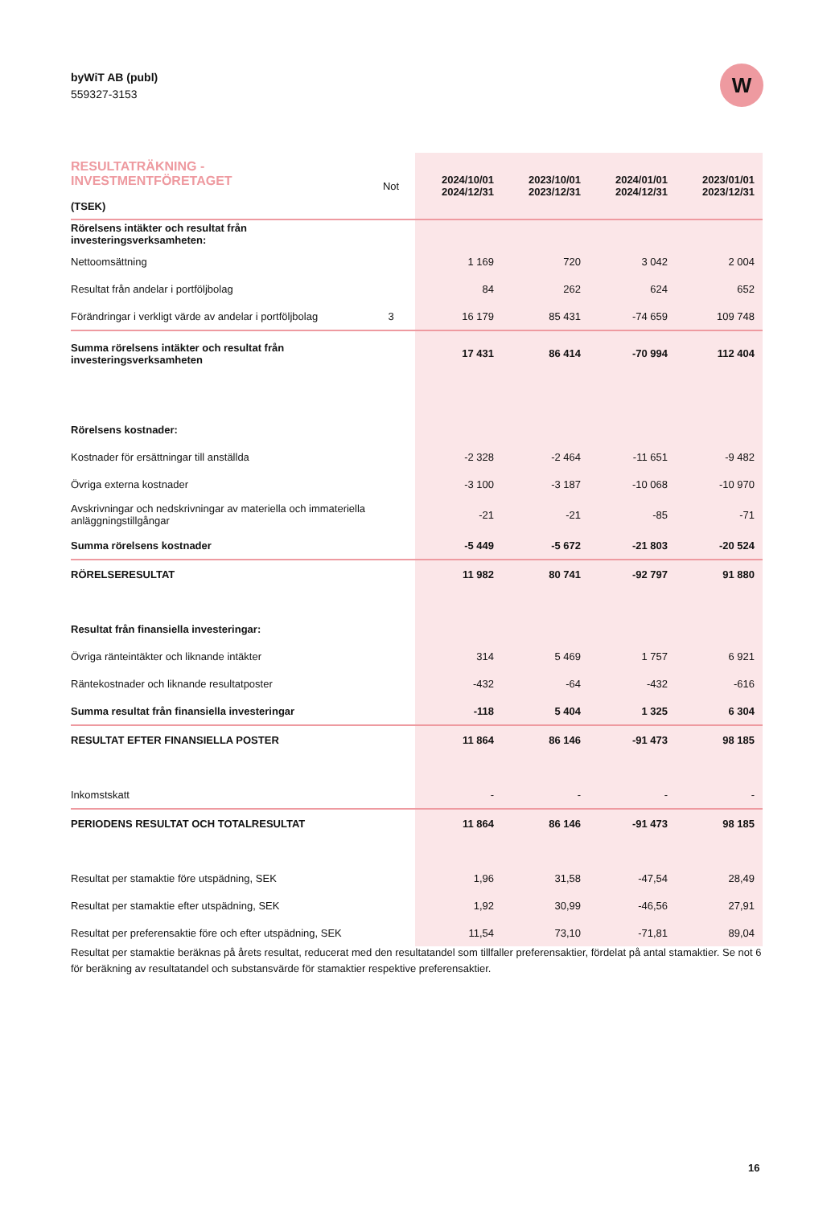byWiT AB (publ)
559327-3153
W
| RESULTATRÄKNING - INVESTMENTFÖRETAGET (TSEK) | Not | 2024/10/01 2024/12/31 | 2023/10/01 2023/12/31 | 2024/01/01 2024/12/31 | 2023/01/01 2023/12/31 |
| Rörelsens intäkter och resultat från investeringsverksamheten: | | | | | |
| Nettoomsättning | | 1 169 | 720 | 3 042 | 2 004 |
| Resultat från andelar i portföljbolag | | 84 | 262 | 624 | 652 |
| Förändringar i verkligt värde av andelar i portföljbolag | 3 | 16 179 | 85 431 | -74 659 | 109 748 |
| Summa rörelsens intäkter och resultat från investeringsverksamheten | | 17 431 | 86 414 | -70 994 | 112 404 |
| Rörelsens kostnader: | | | | | |
| Kostnader för ersättningar till anställda | | -2 328 | -2 464 | -11 651 | -9 482 |
| Övriga externa kostnader | | -3 100 | -3 187 | -10 068 | -10 970 |
| Avskrivningar och nedskrivningar av materiella och immateriella anläggningstillgångar | | -21 | -21 | -85 | -71 |
| Summa rörelsens kostnader | | -5 449 | -5 672 | -21 803 | -20 524 |
| RÖRELSERESULTAT | | 11 982 | 80 741 | -92 797 | 91 880 |
| Resultat från finansiella investeringar: | | | | | |
| Övriga ränteintäkter och liknande intäkter | | 314 | 5 469 | 1 757 | 6 921 |
| Räntekostnader och liknande resultatposter | | -432 | -64 | -432 | -616 |
| Summa resultat från finansiella investeringar | | -118 | 5 404 | 1 325 | 6 304 |
| RESULTAT EFTER FINANSIELLA POSTER | | 11 864 | 86 146 | -91 473 | 98 185 |
| Inkomstskatt | | - | - | - | - |
| PERIODENS RESULTAT OCH TOTALRESULTAT | | 11 864 | 86 146 | -91 473 | 98 185 |
| Resultat per stamaktie före utspädning, SEK | | 1,96 | 31,58 | -47,54 | 28,49 |
| Resultat per stamaktie efter utspädning, SEK | | 1,92 | 30,99 | -46,56 | 27,91 |
| Resultat per preferensaktie före och efter utspädning, SEK | | 11,54 | 73,10 | -71,81 | 89,04 |
Resultat per stamaktie beräknas på årets resultat, reducerat med den resultatandel som tillfaller preferensaktier, fördelat på antal stamaktier. Se not 6 för beräkning av resultatandel och substansvärde för stamaktier respektive preferensaktier.
16